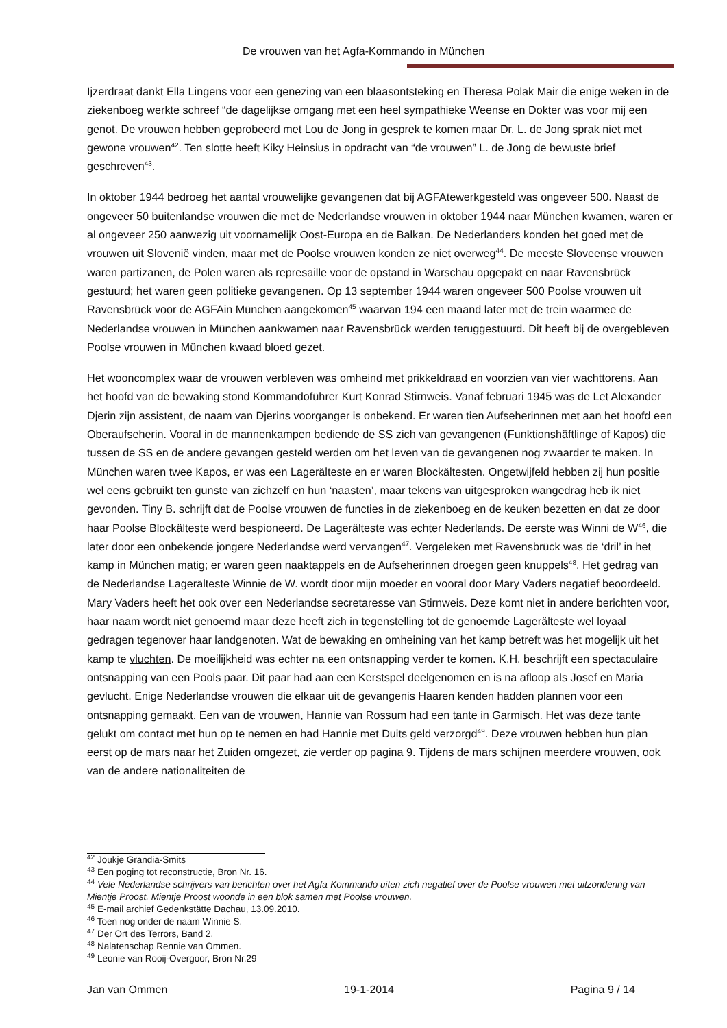De vrouwen van het Agfa-Kommando in München
Ijzerdraat dankt Ella Lingens voor een genezing van een blaasontsteking en Theresa Polak Mair die enige weken in de ziekenboeg werkte schreef “de dagelijkse omgang met een heel sympathieke Weense en Dokter was voor mij een genot. De vrouwen hebben geprobeerd met Lou de Jong in gesprek te komen maar Dr. L. de Jong sprak niet met gewone vrouwen<sup>42</sup>. Ten slotte heeft Kiky Heinsius in opdracht van “de vrouwen” L. de Jong de bewuste brief geschreven<sup>43</sup>.
In oktober 1944 bedroeg het aantal vrouwelijke gevangenen dat bij AGFAtewerkgesteld was ongeveer 500. Naast de ongeveer 50 buitenlandse vrouwen die met de Nederlandse vrouwen in oktober 1944 naar München kwamen, waren er al ongeveer 250 aanwezig uit voornamelijk Oost-Europa en de Balkan. De Nederlanders konden het goed met de vrouwen uit Slovenië vinden, maar met de Poolse vrouwen konden ze niet overweg<sup>44</sup>. De meeste Sloveense vrouwen waren partizanen, de Polen waren als represaille voor de opstand in Warschau opgepakt en naar Ravensbrück gestuurd; het waren geen politieke gevangenen. Op 13 september 1944 waren ongeveer 500 Poolse vrouwen uit Ravensbrück voor de AGFAin München aangekomen<sup>45</sup> waarvan 194 een maand later met de trein waarmee de Nederlandse vrouwen in München aankwamen naar Ravensbrück werden teruggestuurd. Dit heeft bij de overgebleven Poolse vrouwen in München kwaad bloed gezet.
Het wooncomplex waar de vrouwen verbleven was omheind met prikkeldraad en voorzien van vier wachttorens. Aan het hoofd van de bewaking stond Kommandoführer Kurt Konrad Stirnweis. Vanaf februari 1945 was de Let Alexander Djerin zijn assistent, de naam van Djerins voorganger is onbekend. Er waren tien Aufseherinnen met aan het hoofd een Oberaufseherin. Vooral in de mannenkampen bediende de SS zich van gevangenen (Funktionshäftlinge of Kapos) die tussen de SS en de andere gevangen gesteld werden om het leven van de gevangenen nog zwaarder te maken. In München waren twee Kapos, er was een Lagerälteste en er waren Blockältesten. Ongetwijfeld hebben zij hun positie wel eens gebruikt ten gunste van zichzelf en hun ‘naasten’, maar tekens van uitgesproken wangedrag heb ik niet gevonden. Tiny B. schrijft dat de Poolse vrouwen de functies in de ziekenboeg en de keuken bezetten en dat ze door haar Poolse Blockälteste werd bespioneerd. De Lagerälteste was echter Nederlands. De eerste was Winni de W<sup>46</sup>, die later door een onbekende jongere Nederlandse werd vervangen<sup>47</sup>. Vergeleken met Ravensbrück was de ‘dril’ in het kamp in München matig; er waren geen naaktappels en de Aufseherinnen droegen geen knuppels<sup>48</sup>. Het gedrag van de Nederlandse Lagerälteste Winnie de W. wordt door mijn moeder en vooral door Mary Vaders negatief beoordeeld. Mary Vaders heeft het ook over een Nederlandse secretaresse van Stirnweis. Deze komt niet in andere berichten voor, haar naam wordt niet genoemd maar deze heeft zich in tegenstelling tot de genoemde Lagerälteste wel loyaal gedragen tegenover haar landgenoten. Wat de bewaking en omheining van het kamp betreft was het mogelijk uit het kamp te vluchten. De moeilijkheid was echter na een ontsnapping verder te komen. K.H. beschrijft een spectaculaire ontsnapping van een Pools paar. Dit paar had aan een Kerstspel deelgenomen en is na afloop als Josef en Maria gevlucht. Enige Nederlandse vrouwen die elkaar uit de gevangenis Haaren kenden hadden plannen voor een ontsnapping gemaakt. Een van de vrouwen, Hannie van Rossum had een tante in Garmisch. Het was deze tante gelukt om contact met hun op te nemen en had Hannie met Duits geld verzorgd<sup>49</sup>. Deze vrouwen hebben hun plan eerst op de mars naar het Zuiden omgezet, zie verder op pagina 9. Tijdens de mars schijnen meerdere vrouwen, ook van de andere nationaliteiten de
<sup>42</sup> Joukje Grandia-Smits
<sup>43</sup> Een poging tot reconstructie, Bron Nr. 16.
<sup>44</sup> Vele Nederlandse schrijvers van berichten over het Agfa-Kommando uiten zich negatief over de Poolse vrouwen met uitzondering van Mientje Proost. Mientje Proost woonde in een blok samen met Poolse vrouwen.
<sup>45</sup> E-mail archief Gedenkstätte Dachau, 13.09.2010.
<sup>46</sup> Toen nog onder de naam Winnie S.
<sup>47</sup> Der Ort des Terrors, Band 2.
<sup>48</sup> Nalatenschap Rennie van Ommen.
<sup>49</sup> Leonie van Rooij-Overgoor, Bron Nr.29
Jan van Ommen 19-1-2014 Pagina 9 / 14